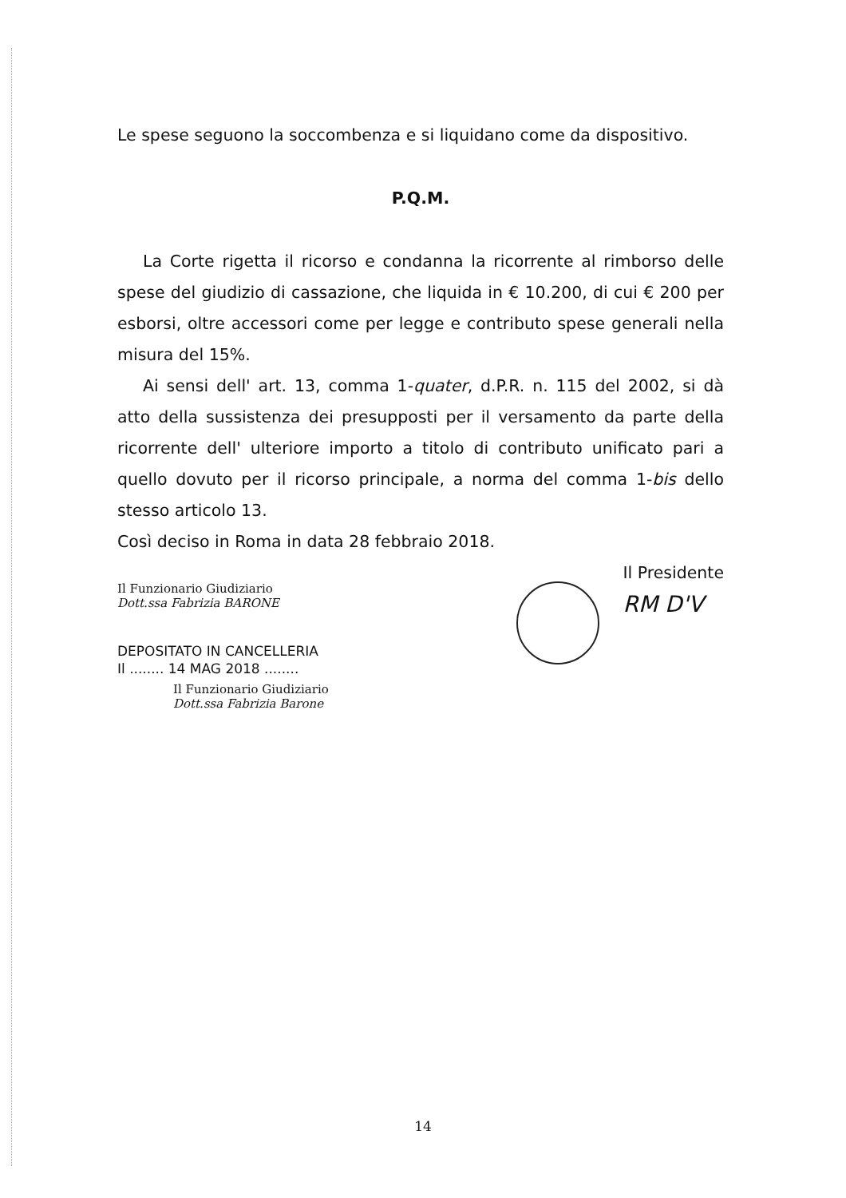Le spese seguono la soccombenza e si liquidano come da dispositivo.
P.Q.M.
La Corte rigetta il ricorso e condanna la ricorrente al rimborso delle spese del giudizio di cassazione, che liquida in € 10.200, di cui € 200 per esborsi, oltre accessori come per legge e contributo spese generali nella misura del 15%.
Ai sensi dell' art. 13, comma 1-quater, d.P.R. n. 115 del 2002, si dà atto della sussistenza dei presupposti per il versamento da parte della ricorrente dell' ulteriore importo a titolo di contributo unificato pari a quello dovuto per il ricorso principale, a norma del comma 1-bis dello stesso articolo 13.
Così deciso in Roma in data 28 febbraio 2018.
Il Funzionario Giudiziario
Dott.ssa Fabrizia BARONE
DEPOSITATO IN CANCELLERIA
Il ........ 14 MAG 2018 ........
Il Funzionario Giudiziario
Dott.ssa Fabrizia Barone
Il Presidente
RM D'V
14